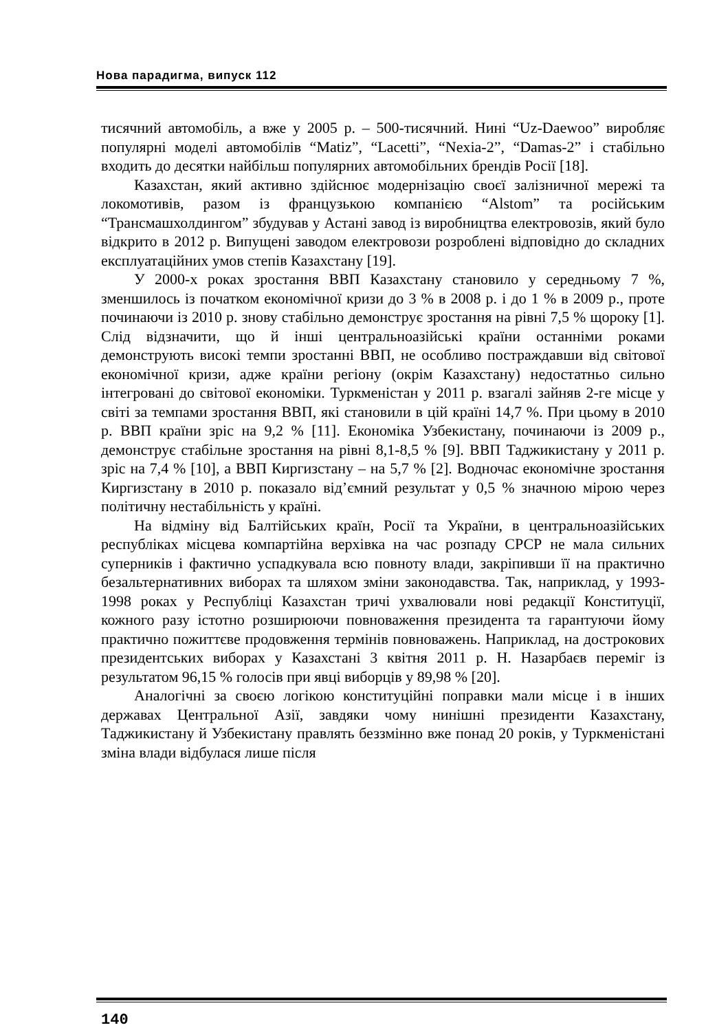Нова парадигма, випуск 112
тисячний автомобіль, а вже у 2005 р. – 500-тисячний. Нині “Uz-Daewoo” виробляє популярні моделі автомобілів “Matiz”, “Lacetti”, “Nexia-2”, “Damas-2” і стабільно входить до десятки найбільш популярних автомобільних брендів Росії [18].
Казахстан, який активно здійснює модернізацію своєї залізничної мережі та локомотивів, разом із французькою компанією “Alstom” та російським “Трансмашхолдингом” збудував у Астані завод із виробництва електровозів, який було відкрито в 2012 р. Випущені заводом електровози розроблені відповідно до складних експлуатаційних умов степів Казахстану [19].
У 2000-х роках зростання ВВП Казахстану становило у середньому 7 %, зменшилось із початком економічної кризи до 3 % в 2008 р. і до 1 % в 2009 р., проте починаючи із 2010 р. знову стабільно демонструє зростання на рівні 7,5 % щороку [1]. Слід відзначити, що й інші центральноазійські країни останніми роками демонструють високі темпи зростанні ВВП, не особливо постраждавши від світової економічної кризи, адже країни регіону (окрім Казахстану) недостатньо сильно інтегровані до світової економіки. Туркменістан у 2011 р. взагалі зайняв 2-ге місце у світі за темпами зростання ВВП, які становили в цій країні 14,7 %. При цьому в 2010 р. ВВП країни зріс на 9,2 % [11]. Економіка Узбекистану, починаючи із 2009 р., демонструє стабільне зростання на рівні 8,1-8,5 % [9]. ВВП Таджикистану у 2011 р. зріс на 7,4 % [10], а ВВП Киргизстану – на 5,7 % [2]. Водночас економічне зростання Киргизстану в 2010 р. показало від’ємний результат у 0,5 % значною мірою через політичну нестабільність у країні.
На відміну від Балтійських країн, Росії та України, в центральноазійських республіках місцева компартійна верхівка на час розпаду СРСР не мала сильних суперників і фактично успадкувала всю повноту влади, закріпивши її на практично безальтернативних виборах та шляхом зміни законодавства. Так, наприклад, у 1993-1998 роках у Республіці Казахстан тричі ухвалювали нові редакції Конституції, кожного разу істотно розширюючи повноваження президента та гарантуючи йому практично пожиттєве продовження термінів повноважень. Наприклад, на дострокових президентських виборах у Казахстані 3 квітня 2011 р. Н. Назарбаєв переміг із результатом 96,15 % голосів при явці виборців у 89,98 % [20].
Аналогічні за своєю логікою конституційні поправки мали місце і в інших державах Центральної Азії, завдяки чому нинішні президенти Казахстану, Таджикистану й Узбекистану правлять беззмінно вже понад 20 років, у Туркменістані зміна влади відбулася лише після
140